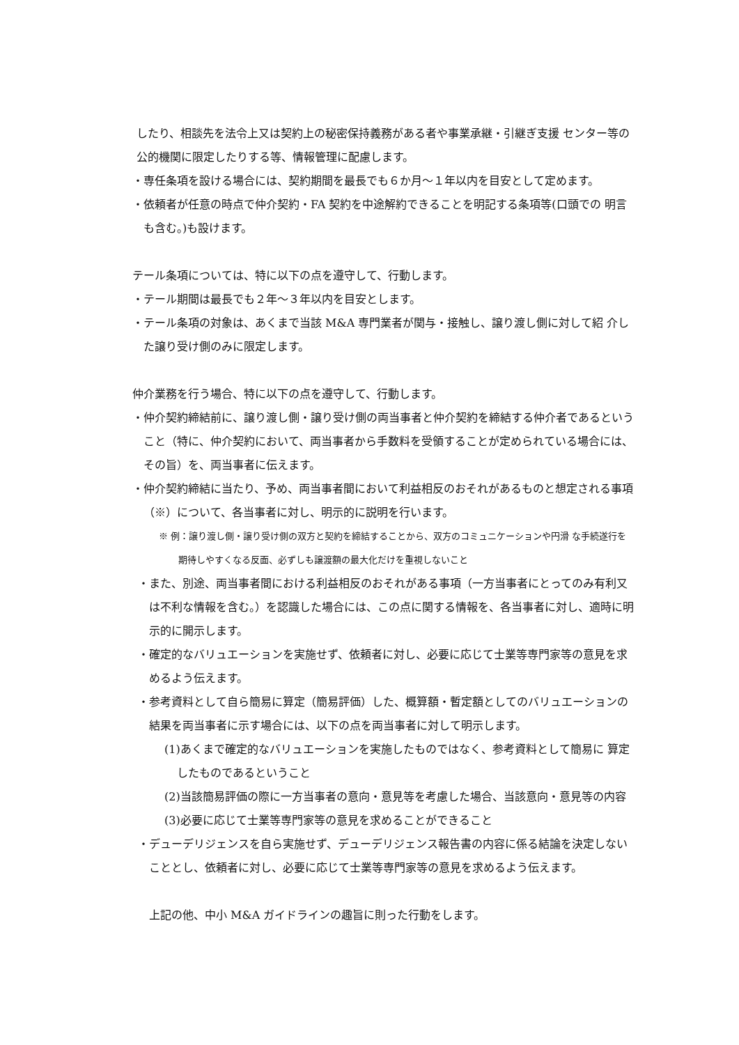したり、相談先を法令上又は契約上の秘密保持義務がある者や事業承継・引継ぎ支援 センター等の公的機関に限定したりする等、情報管理に配慮します。
・専任条項を設ける場合には、契約期間を最長でも６か月～１年以内を目安として定めます。
・依頼者が任意の時点で仲介契約・FA 契約を中途解約できることを明記する条項等(口頭での 明言も含む。)も設けます。
テール条項については、特に以下の点を遵守して、行動します。
・テール期間は最長でも２年～３年以内を目安とします。
・テール条項の対象は、あくまで当該 M&A 専門業者が関与・接触し、譲り渡し側に対して紹 介した譲り受け側のみに限定します。
仲介業務を行う場合、特に以下の点を遵守して、行動します。
・仲介契約締結前に、譲り渡し側・譲り受け側の両当事者と仲介契約を締結する仲介者であるということ（特に、仲介契約において、両当事者から手数料を受領することが定められている場合には、その旨）を、両当事者に伝えます。
・仲介契約締結に当たり、予め、両当事者間において利益相反のおそれがあるものと想定される事項（※）について、各当事者に対し、明示的に説明を行います。
※ 例：譲り渡し側・譲り受け側の双方と契約を締結することから、双方のコミュニケーションや円滑 な手続遂行を期待しやすくなる反面、必ずしも譲渡額の最大化だけを重視しないこと
・また、別途、両当事者間における利益相反のおそれがある事項（一方当事者にとってのみ有利又は不利な情報を含む。）を認識した場合には、この点に関する情報を、各当事者に対し、適時に明示的に開示します。
・確定的なバリュエーションを実施せず、依頼者に対し、必要に応じて士業等専門家等の意見を求めるよう伝えます。
・参考資料として自ら簡易に算定（簡易評価）した、概算額・暫定額としてのバリュエーションの結果を両当事者に示す場合には、以下の点を両当事者に対して明示します。
(1)あくまで確定的なバリュエーションを実施したものではなく、参考資料として簡易に 算定したものであるということ
(2)当該簡易評価の際に一方当事者の意向・意見等を考慮した場合、当該意向・意見等の内容
(3)必要に応じて士業等専門家等の意見を求めることができること
・デューデリジェンスを自ら実施せず、デューデリジェンス報告書の内容に係る結論を決定しないこととし、依頼者に対し、必要に応じて士業等専門家等の意見を求めるよう伝えます。
上記の他、中小 M&A ガイドラインの趣旨に則った行動をします。